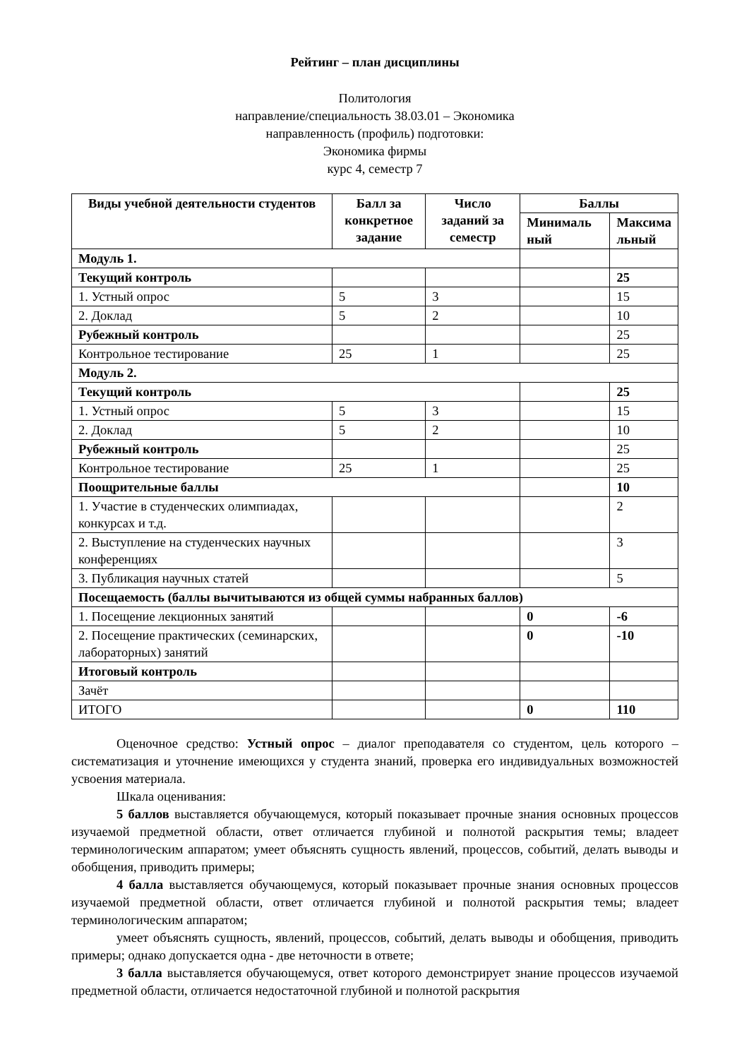Рейтинг – план дисциплины
Политология
направление/специальность 38.03.01 – Экономика
направленность (профиль) подготовки:
Экономика фирмы
курс 4, семестр 7
| Виды учебной деятельности студентов | Балл за конкретное задание | Число заданий за семестр | Баллы | |
| --- | --- | --- | --- | --- |
| | | | Минималь ный | Максима льный |
| Модуль 1. | | | | |
| Текущий контроль | | | | 25 |
| 1. Устный опрос | 5 | 3 | | 15 |
| 2. Доклад | 5 | 2 | | 10 |
| Рубежный контроль | | | | 25 |
| Контрольное тестирование | 25 | 1 | | 25 |
| Модуль 2. | | | | |
| Текущий контроль | | | | 25 |
| 1. Устный опрос | 5 | 3 | | 15 |
| 2. Доклад | 5 | 2 | | 10 |
| Рубежный контроль | | | | 25 |
| Контрольное тестирование | 25 | 1 | | 25 |
| Поощрительные баллы | | | | 10 |
| 1. Участие в студенческих олимпиадах, конкурсах и т.д. | | | | 2 |
| 2. Выступление на студенческих научных конференциях | | | | 3 |
| 3. Публикация научных статей | | | | 5 |
| Посещаемость (баллы вычитываются из общей суммы набранных баллов) | | | | |
| 1. Посещение лекционных занятий | | | 0 | -6 |
| 2. Посещение практических (семинарских, лабораторных) занятий | | | 0 | -10 |
| Итоговый контроль | | | | |
| Зачёт | | | | |
| ИТОГО | | | 0 | 110 |
Оценочное средство: Устный опрос – диалог преподавателя со студентом, цель которого – систематизация и уточнение имеющихся у студента знаний, проверка его индивидуальных возможностей усвоения материала.
Шкала оценивания:
5 баллов выставляется обучающемуся, который показывает прочные знания основных процессов изучаемой предметной области, ответ отличается глубиной и полнотой раскрытия темы; владеет терминологическим аппаратом; умеет объяснять сущность явлений, процессов, событий, делать выводы и обобщения, приводить примеры;
4 балла выставляется обучающемуся, который показывает прочные знания основных процессов изучаемой предметной области, ответ отличается глубиной и полнотой раскрытия темы; владеет терминологическим аппаратом;
умеет объяснять сущность, явлений, процессов, событий, делать выводы и обобщения, приводить примеры; однако допускается одна - две неточности в ответе;
3 балла выставляется обучающемуся, ответ которого демонстрирует знание процессов изучаемой предметной области, отличается недостаточной глубиной и полнотой раскрытия